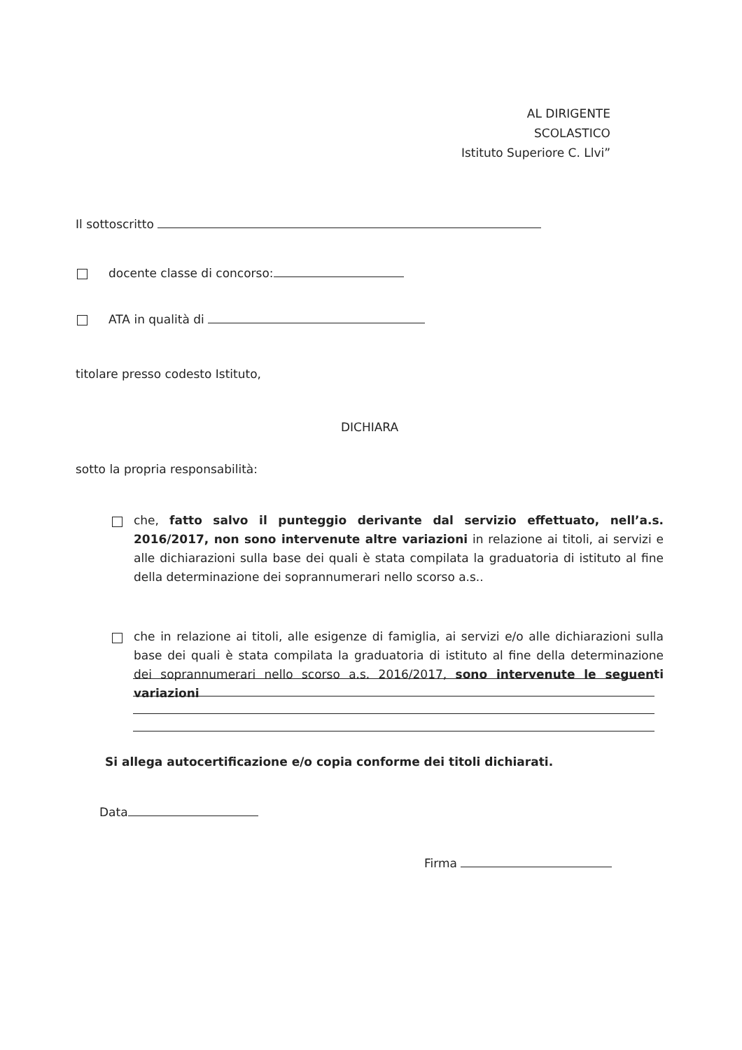AL DIRIGENTE SCOLASTICO
Istituto Superiore C. Llvi”
Il sottoscritto
docente classe di concorso:
ATA in qualità di
titolare presso codesto Istituto,
DICHIARA
sotto la propria responsabilità:
che, fatto salvo il punteggio derivante dal servizio effettuato, nell’a.s. 2016/2017, non sono intervenute altre variazioni in relazione ai titoli, ai servizi e alle dichiarazioni sulla base dei quali è stata compilata la graduatoria di istituto al fine della determinazione dei soprannumerari nello scorso a.s..
che in relazione ai titoli, alle esigenze di famiglia, ai servizi e/o alle dichiarazioni sulla base dei quali è stata compilata la graduatoria di istituto al fine della determinazione dei soprannumerari nello scorso a.s. 2016/2017, sono intervenute le seguenti variazioni
Si allega autocertificazione e/o copia conforme dei titoli dichiarati.
Data
Firma